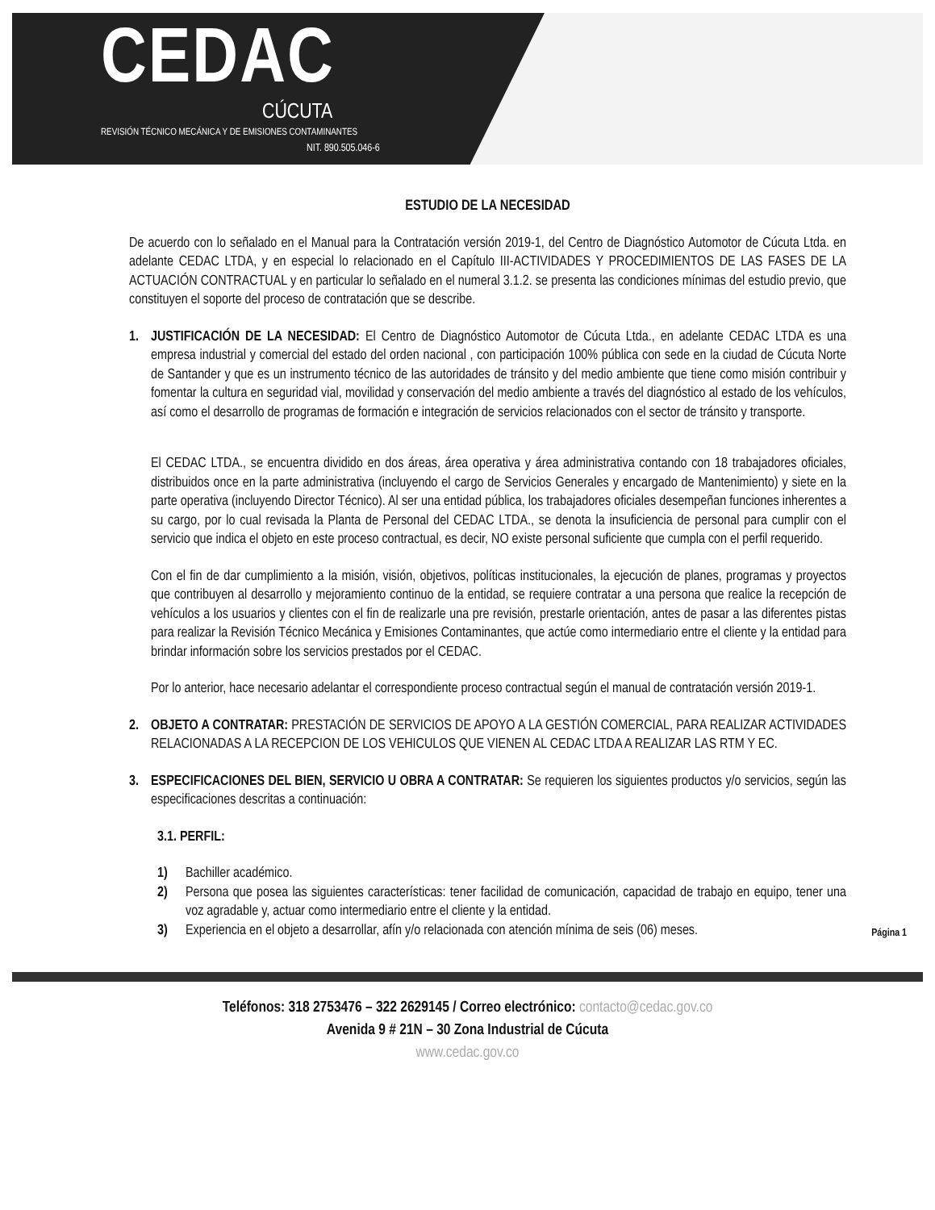CEDAC
CÚCUTA
REVISIÓN TÉCNICO MECÁNICA Y DE EMISIONES CONTAMINANTES
NIT. 890.505.046-6
ESTUDIO DE LA NECESIDAD
De acuerdo con lo señalado en el Manual para la Contratación versión 2019-1, del Centro de Diagnóstico Automotor de Cúcuta Ltda. en adelante CEDAC LTDA, y en especial lo relacionado en el Capítulo III-ACTIVIDADES Y PROCEDIMIENTOS DE LAS FASES DE LA ACTUACIÓN CONTRACTUAL y en particular lo señalado en el numeral 3.1.2. se presenta las condiciones mínimas del estudio previo, que constituyen el soporte del proceso de contratación que se describe.
1. JUSTIFICACIÓN DE LA NECESIDAD: El Centro de Diagnóstico Automotor de Cúcuta Ltda., en adelante CEDAC LTDA es una empresa industrial y comercial del estado del orden nacional , con participación 100% pública con sede en la ciudad de Cúcuta Norte de Santander y que es un instrumento técnico de las autoridades de tránsito y del medio ambiente que tiene como misión contribuir y fomentar la cultura en seguridad vial, movilidad y conservación del medio ambiente a través del diagnóstico al estado de los vehículos, así como el desarrollo de programas de formación e integración de servicios relacionados con el sector de tránsito y transporte.
El CEDAC LTDA., se encuentra dividido en dos áreas, área operativa y área administrativa contando con 18 trabajadores oficiales, distribuidos once en la parte administrativa (incluyendo el cargo de Servicios Generales y encargado de Mantenimiento) y siete en la parte operativa (incluyendo Director Técnico). Al ser una entidad pública, los trabajadores oficiales desempeñan funciones inherentes a su cargo, por lo cual revisada la Planta de Personal del CEDAC LTDA., se denota la insuficiencia de personal para cumplir con el servicio que indica el objeto en este proceso contractual, es decir, NO existe personal suficiente que cumpla con el perfil requerido.
Con el fin de dar cumplimiento a la misión, visión, objetivos, políticas institucionales, la ejecución de planes, programas y proyectos que contribuyen al desarrollo y mejoramiento continuo de la entidad, se requiere contratar a una persona que realice la recepción de vehículos a los usuarios y clientes con el fin de realizarle una pre revisión, prestarle orientación, antes de pasar a las diferentes pistas para realizar la Revisión Técnico Mecánica y Emisiones Contaminantes, que actúe como intermediario entre el cliente y la entidad para brindar información sobre los servicios prestados por el CEDAC.
Por lo anterior, hace necesario adelantar el correspondiente proceso contractual según el manual de contratación versión 2019-1.
2. OBJETO A CONTRATAR: PRESTACIÓN DE SERVICIOS DE APOYO A LA GESTIÓN COMERCIAL, PARA REALIZAR ACTIVIDADES RELACIONADAS A LA RECEPCION DE LOS VEHICULOS QUE VIENEN AL CEDAC LTDA A REALIZAR LAS RTM Y EC.
3. ESPECIFICACIONES DEL BIEN, SERVICIO U OBRA A CONTRATAR: Se requieren los siguientes productos y/o servicios, según las especificaciones descritas a continuación:
3.1. PERFIL:
1) Bachiller académico.
2) Persona que posea las siguientes características: tener facilidad de comunicación, capacidad de trabajo en equipo, tener una voz agradable y, actuar como intermediario entre el cliente y la entidad.
3) Experiencia en el objeto a desarrollar, afín y/o relacionada con atención mínima de seis (06) meses.
Página 1
Teléfonos: 318 2753476 – 322 2629145 / Correo electrónico: contacto@cedac.gov.co
Avenida 9 # 21N – 30 Zona Industrial de Cúcuta
www.cedac.gov.co